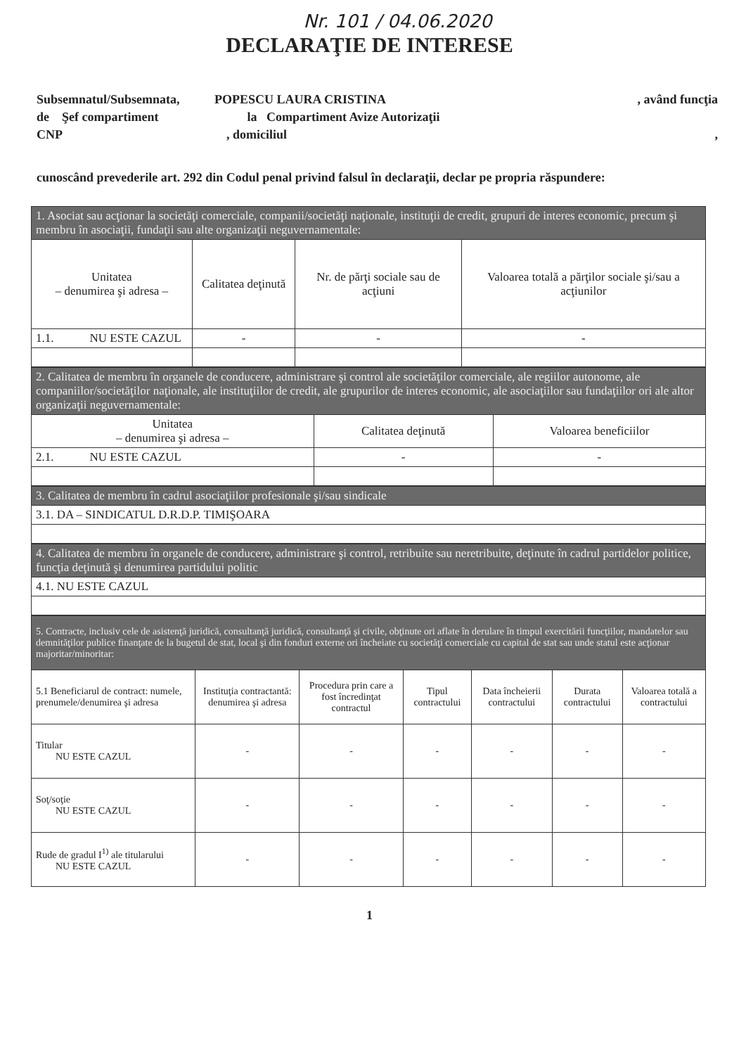Nr. 101 / 04.06.2020
DECLARAŢIE DE INTERESE
Subsemnatul/Subsemnata, POPESCU LAURA CRISTINA, având funcţia
de Şef compartiment la Compartiment Avize Autorizaţii
CNP , domiciliul,
cunoscând prevederile art. 292 din Codul penal privind falsul în declaraţii, declar pe propria răspundere:
| 1. Asociat sau acţionar la societăţi comerciale, companii/societăţi naţionale, instituţii de credit, grupuri de interes economic, precum şi membru în asociaţii, fundaţii sau alte organizaţii neguvernamentale: | | | |
| Unitatea – denumirea şi adresa – | Calitatea deţinută | Nr. de părţi sociale sau de acţiuni | Valoarea totală a părţilor sociale şi/sau a acţiunilor |
| 1.1. NU ESTE CAZUL | - | - | - |
| 2. Calitatea de membru în organele de conducere, administrare şi control ale societăţilor comerciale, ale regiilor autonome, ale companiilor/societăţilor naţionale, ale instituţiilor de credit, ale grupurilor de interes economic, ale asociaţiilor sau fundaţiilor ori ale altor organizaţii neguvernamentale: | | |
| Unitatea – denumirea şi adresa – | Calitatea deţinută | Valoarea beneficiilor |
| 2.1. NU ESTE CAZUL | - | - |
| 3. Calitatea de membru în cadrul asociaţiilor profesionale şi/sau sindicale |
| 3.1. DA – SINDICATUL D.R.D.P. TIMIŞOARA |
| 4. Calitatea de membru în organele de conducere, administrare şi control, retribuite sau neretribuite, deţinute în cadrul partidelor politice, funcţia deţinută şi denumirea partidului politic |
| 4.1. NU ESTE CAZUL |
| 5. Contracte, inclusiv cele de asistenţă juridică, consultanţă juridică, consultanţă şi civile, obţinute ori aflate în derulare în timpul exercitării funcţiilor, mandatelor sau demnităţilor publice finanţate de la bugetul de stat, local şi din fonduri externe ori încheiate cu societăţi comerciale cu capital de stat sau unde statul este acţionar majoritar/minoritar: | | | | | | |
| 5.1 Beneficiarul de contract: numele, prenumele/denumirea şi adresa | Instituţia contractantă: denumirea şi adresa | Procedura prin care a fost încredinţat contractul | Tipul contractului | Data încheierii contractului | Durata contractului | Valoarea totală a contractului |
| Titular NU ESTE CAZUL | - | - | - | - | - | - |
| Soţ/soţie NU ESTE CAZUL | - | - | - | - | - | - |
| Rude de gradul I<sup>1)</sup> ale titularului NU ESTE CAZUL | - | - | - | - | - | - |
1